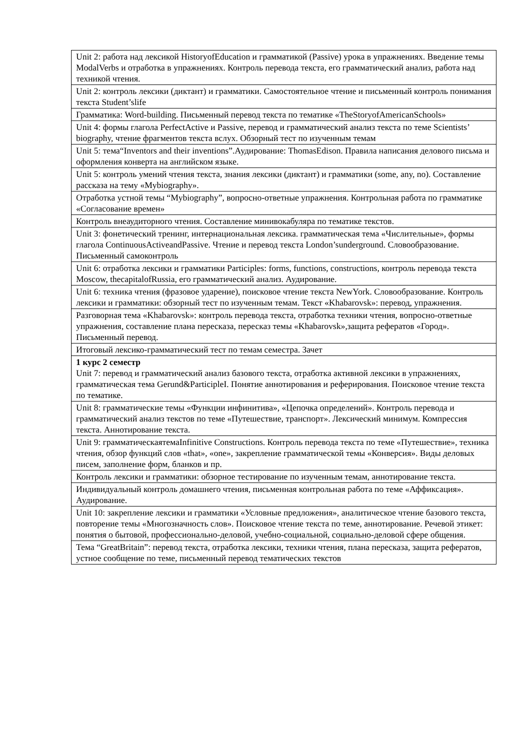| Unit 2: работа над лексикой HistoryofEducation и грамматикой (Passive) урока в упражнениях. Введение темы ModalVerbs и отработка в упражнениях. Контроль перевода текста, его грамматический анализ, работа над техникой чтения. |
| Unit 2: контроль лексики (диктант) и грамматики. Самостоятельное чтение и письменный контроль понимания текста Student’slife |
| Грамматика: Word-building. Письменный перевод текста по тематике «TheStoryofAmericanSchools» |
| Unit 4: формы глагола PerfectActive и Passive, перевод и грамматический анализ текста по теме Scientists’ biography, чтение фрагментов текста вслух. Обзорный тест по изученным темам |
| Unit 5: тема“Inventors and their inventions”.Аудирование: ThomasEdison. Правила написания делового письма и оформления конверта на английском языке. |
| Unit 5: контроль умений чтения текста, знания лексики (диктант) и грамматики (some, any, no). Составление рассказа на тему «Mybiography». |
| Отработка устной темы “Mybiography”, вопросно-ответные упражнения. Контрольная работа по грамматике «Согласование времен» |
| Контроль внеаудиторного чтения. Составление минивокабуляра по тематике текстов. |
| Unit 3: фонетический тренинг, интернациональная лексика. грамматическая тема «Числительные», формы глагола ContinuousActiveandPassive. Чтение и перевод текста London’sunderground. Словообразование. Письменный самоконтроль |
| Unit 6: отработка лексики и грамматики Participles: forms, functions, constructions, контроль перевода текста Moscow, thecapitalofRussia, его грамматический анализ. Аудирование. |
| Unit 6: техника чтения (фразовое ударение), поисковое чтение текста NewYork. Словообразование. Контроль лексики и грамматики: обзорный тест по изученным темам. Текст «Khabarovsk»: перевод, упражнения. |
| Разговорная тема «Khabarovsk»: контроль перевода текста, отработка техники чтения, вопросно-ответные упражнения, составление плана пересказа, пересказ темы «Khabarovsk»,защита рефератов «Город». Письменный перевод. |
| Итоговый лексико-грамматический тест по темам семестра. Зачет |
| 1 курс 2 семестр Unit 7: перевод и грамматический анализ базового текста, отработка активной лексики в упражнениях, грамматическая тема Gerund&ParticipleI. Понятие аннотирования и реферирования. Поисковое чтение текста по тематике. |
| Unit 8: грамматические темы «Функции инфинитива», «Цепочка определений». Контроль перевода и грамматический анализ текстов по теме «Путешествие, транспорт». Лексический минимум. Компрессия текста. Аннотирование текста. |
| Unit 9: грамматическаятемаInfinitive Constructions. Контроль перевода текста по теме «Путешествие», техника чтения, обзор функций слов «that», «one», закрепление грамматической темы «Конверсия». Виды деловых писем, заполнение форм, бланков и пр. |
| Контроль лексики и грамматики: обзорное тестирование по изученным темам, аннотирование текста. |
| Индивидуальный контроль домашнего чтения, письменная контрольная работа по теме «Аффиксация». Аудирование. |
| Unit 10: закрепление лексики и грамматики «Условные предложения», аналитическое чтение базового текста, повторение темы «Многозначность слов». Поисковое чтение текста по теме, аннотирование. Речевой этикет: понятия о бытовой, профессионально-деловой, учебно-социальной, социально-деловой сфере общения. |
| Тема “GreatBritain”: перевод текста, отработка лексики, техники чтения, плана пересказа, защита рефератов, устное сообщение по теме, письменный перевод тематических текстов |